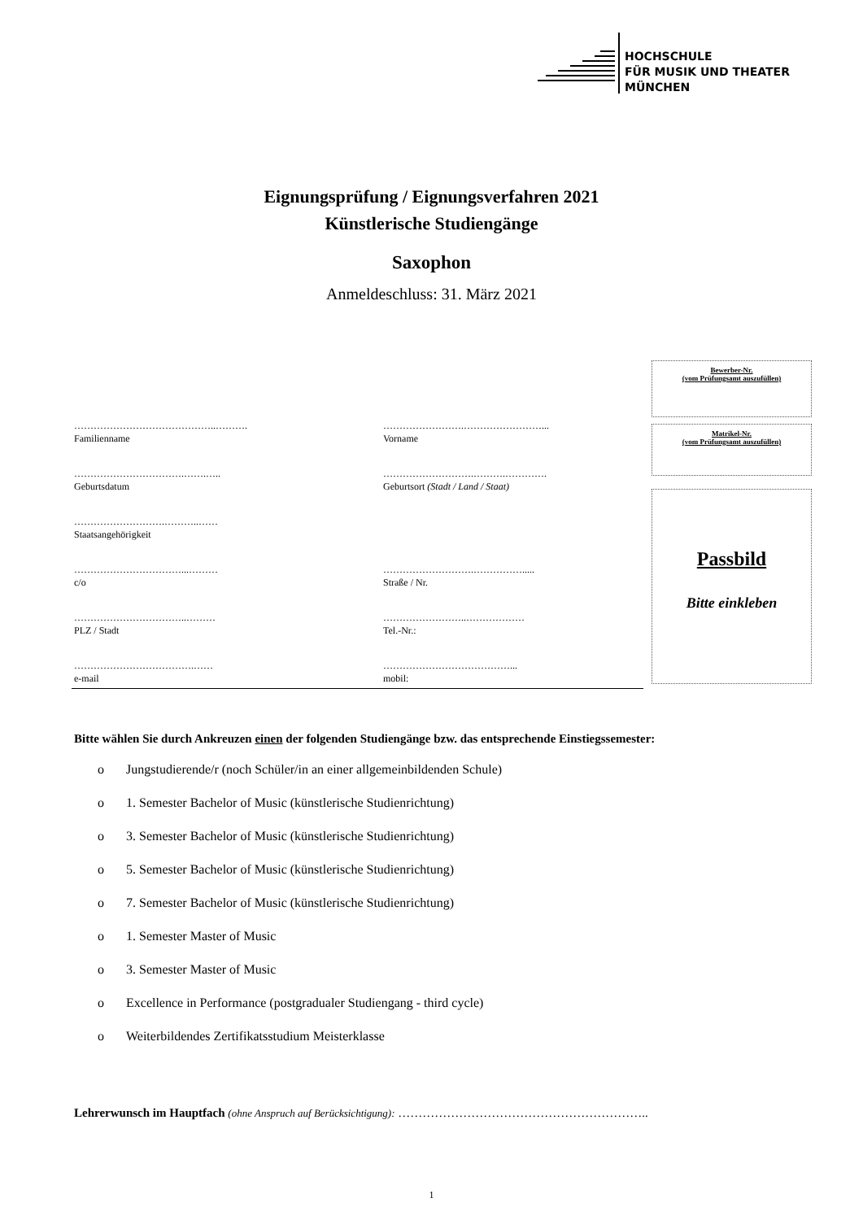HOCHSCHULE
FÜR MUSIK UND THEATER
MÜNCHEN
Eignungsprüfung / Eignungsverfahren 2021
Künstlerische Studiengänge
Saxophon
Anmeldeschluss: 31. März 2021
Bewerber-Nr.
(vom Prüfungsamt auszufüllen)
Matrikel-Nr.
(vom Prüfungsamt auszufüllen)
Passbild
Bitte einkleben
……………………………………..……….
Familienname
…………………….……………………...
Vorname
…………………………….…….…..
Geburtsdatum
……………………….……….………….
Geburtsort (Stadt / Land / Staat)
……………………….………..……
Staatsangehörigkeit
……………………………...………
c/o
……………………….…………….....
Straße / Nr.
……………………………..………
PLZ / Stadt
……………………..………………
Tel.-Nr.:
……………………………….……
e-mail
…………………………………...
mobil:
Bitte wählen Sie durch Ankreuzen einen der folgenden Studiengänge bzw. das entsprechende Einstiegssemester:
o Jungstudierende/r (noch Schüler/in an einer allgemeinbildenden Schule)
o 1. Semester Bachelor of Music (künstlerische Studienrichtung)
o 3. Semester Bachelor of Music (künstlerische Studienrichtung)
o 5. Semester Bachelor of Music (künstlerische Studienrichtung)
o 7. Semester Bachelor of Music (künstlerische Studienrichtung)
o 1. Semester Master of Music
o 3. Semester Master of Music
o Excellence in Performance (postgradualer Studiengang - third cycle)
o Weiterbildendes Zertifikatsstudium Meisterklasse
Lehrerwunsch im Hauptfach (ohne Anspruch auf Berücksichtigung): ……………………………………………………..
1